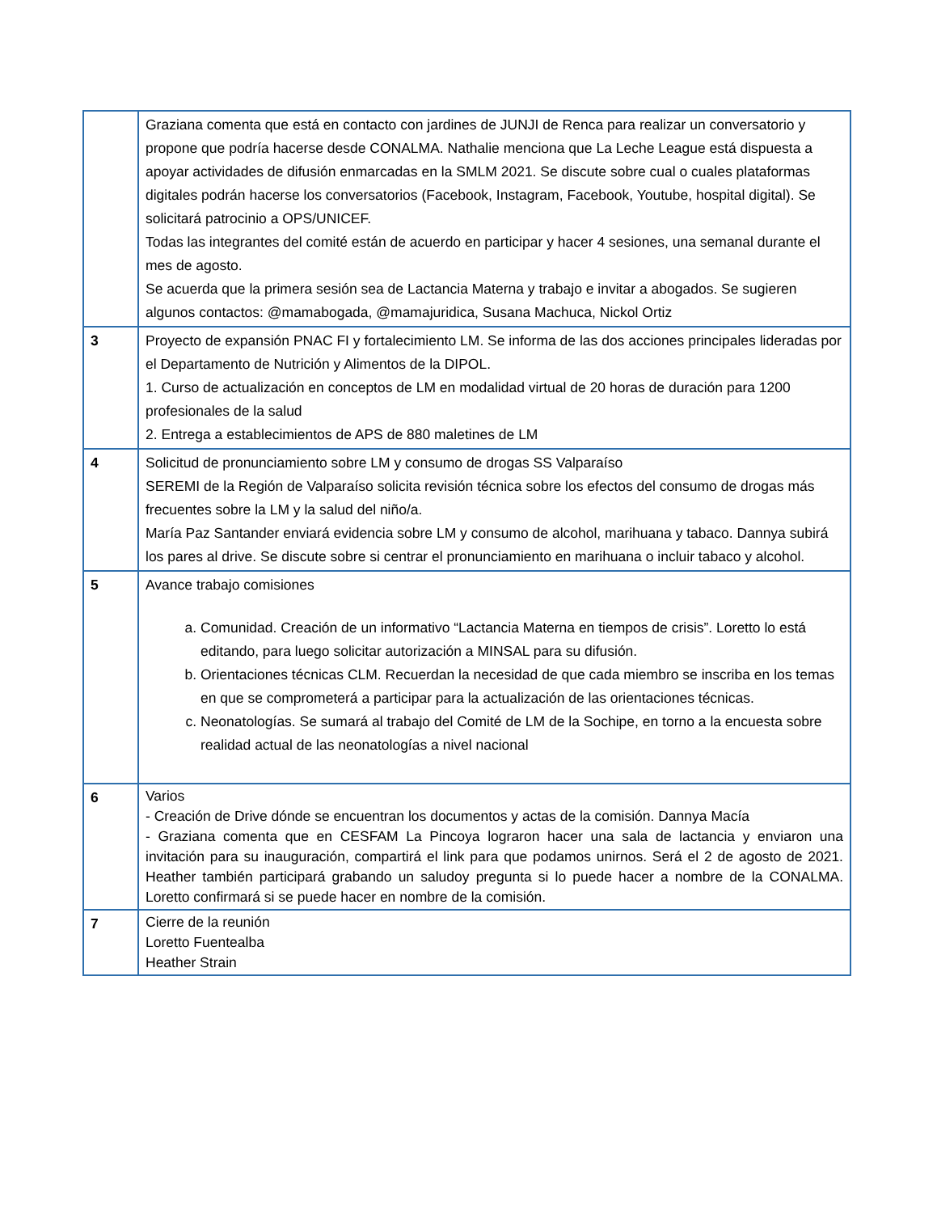| | Graziana comenta que está en contacto con jardines de JUNJI de Renca para realizar un conversatorio y propone que podría hacerse desde CONALMA. Nathalie menciona que La Leche League está dispuesta a apoyar actividades de difusión enmarcadas en la SMLM 2021. Se discute sobre cual o cuales plataformas digitales podrán hacerse los conversatorios (Facebook, Instagram, Facebook, Youtube, hospital digital). Se solicitará patrocinio a OPS/UNICEF. Todas las integrantes del comité están de acuerdo en participar y hacer 4 sesiones, una semanal durante el mes de agosto. Se acuerda que la primera sesión sea de Lactancia Materna y trabajo e invitar a abogados. Se sugieren algunos contactos: @mamabogada, @mamajuridica, Susana Machuca, Nickol Ortiz |
| 3 | Proyecto de expansión PNAC FI y fortalecimiento LM. Se informa de las dos acciones principales lideradas por el Departamento de Nutrición y Alimentos de la DIPOL. 1. Curso de actualización en conceptos de LM en modalidad virtual de 20 horas de duración para 1200 profesionales de la salud 2. Entrega a establecimientos de APS de 880 maletines de LM |
| 4 | Solicitud de pronunciamiento sobre LM y consumo de drogas SS Valparaíso SEREMI de la Región de Valparaíso solicita revisión técnica sobre los efectos del consumo de drogas más frecuentes sobre la LM y la salud del niño/a. María Paz Santander enviará evidencia sobre LM y consumo de alcohol, marihuana y tabaco. Dannya subirá los pares al drive. Se discute sobre si centrar el pronunciamiento en marihuana o incluir tabaco y alcohol. |
| 5 | Avance trabajo comisiones a. Comunidad. Creación de un informativo “Lactancia Materna en tiempos de crisis”. Loretto lo está editando, para luego solicitar autorización a MINSAL para su difusión. b. Orientaciones técnicas CLM. Recuerdan la necesidad de que cada miembro se inscriba en los temas en que se comprometerá a participar para la actualización de las orientaciones técnicas. c. Neonatologías. Se sumará al trabajo del Comité de LM de la Sochipe, en torno a la encuesta sobre realidad actual de las neonatologías a nivel nacional |
| 6 | Varios - Creación de Drive dónde se encuentran los documentos y actas de la comisión. Dannya Macía - Graziana comenta que en CESFAM La Pincoya lograron hacer una sala de lactancia y enviaron una invitación para su inauguración, compartirá el link para que podamos unirnos. Será el 2 de agosto de 2021. Heather también participará grabando un saludoy pregunta si lo puede hacer a nombre de la CONALMA. Loretto confirmará si se puede hacer en nombre de la comisión. |
| 7 | Cierre de la reunión Loretto Fuentealba Heather Strain |